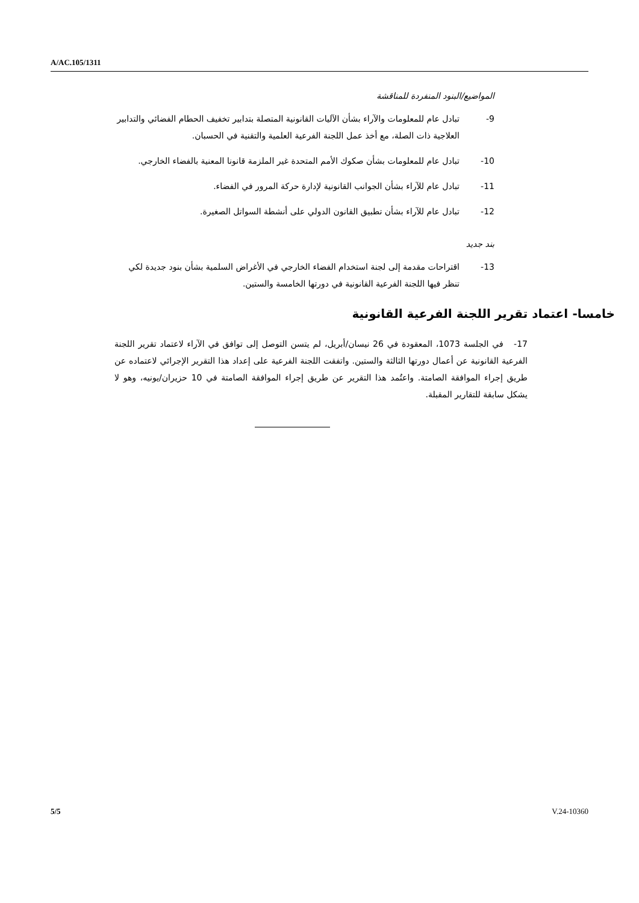A/AC.105/1311
المواضيع/البنود المنفردة للمناقشة
9- تبادل عام للمعلومات والآراء بشأن الآليات القانونية المتصلة بتدابير تخفيف الحطام الفضائي والتدابير العلاجية ذات الصلة، مع أخذ عمل اللجنة الفرعية العلمية والتقنية في الحسبان.
10- تبادل عام للمعلومات بشأن صكوك الأمم المتحدة غير الملزمة قانونا المعنية بالفضاء الخارجي.
11- تبادل عام للآراء بشأن الجوانب القانونية لإدارة حركة المرور في الفضاء.
12- تبادل عام للآراء بشأن تطبيق القانون الدولي على أنشطة السواتل الصغيرة.
بند جديد
13- اقتراحات مقدمة إلى لجنة استخدام الفضاء الخارجي في الأغراض السلمية بشأن بنود جديدة لكي تنظر فيها اللجنة الفرعية القانونية في دورتها الخامسة والستين.
خامسا- اعتماد تقرير اللجنة الفرعية القانونية
17- في الجلسة 1073، المعقودة في 26 نيسان/أبريل، لم يتسن التوصل إلى توافق في الآراء لاعتماد تقرير اللجنة الفرعية القانونية عن أعمال دورتها الثالثة والستين. واتفقت اللجنة الفرعية على إعداد هذا التقرير الإجرائي لاعتماده عن طريق إجراء الموافقة الصامتة. واعتُمد هذا التقرير عن طريق إجراء الموافقة الصامتة في 10 حزيران/يونيه، وهو لا يشكل سابقة للتقارير المقبلة.
5/5 V.24-10360